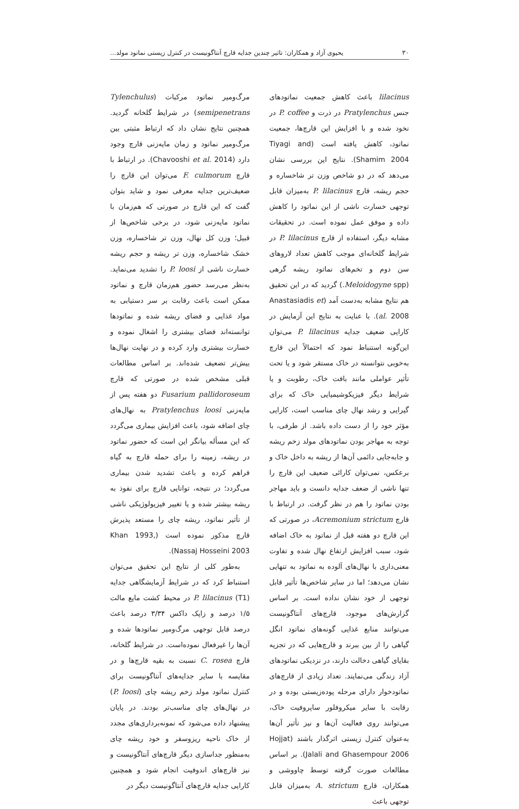۳۰ یحیوی آزاد و همکاران: تاثیر چندین جدایه قارچ آنتاگونیست در کنترل زیستی نماتود مولد...
lilacinus باعث کاهش جمعیت نماتودهای جنس Pratylenchus در ذرت و P. coffee در نخود شده و با افزایش این قارچ‌ها، جمعیت نماتود، کاهش یافته است (Tiyagi and Shamim 2004). نتایج این بررسی نشان می‌دهد که در دو شاخص وزن تر شاخساره و حجم ریشه، قارچ P. lilacinus به‌میزان قابل توجهی خسارت ناشی از این نماتود را کاهش داده و موفق عمل نموده است. در تحقیقات مشابه دیگر، استفاده از قارچ P. lilacinus در شرایط گلخانه‌ای موجب کاهش تعداد لاروهای سن دوم و تخم‌های نماتود ریشه گرهی (Meloidogyne spp.) گردید که در این تحقیق هم نتایج مشابه به‌دست آمد (Anastasiadis et al. 2008). با عنایت به نتایج این آزمایش در کارایی ضعیف جدایه P. lilacinus می‌توان این‌گونه استنباط نمود که احتمالاً این قارچ به‌خوبی نتوانسته در خاک مستقر شود و یا تحت تأثیر عواملی مانند بافت خاک، رطوبت و یا شرایط دیگر فیزیکوشیمیایی خاک که برای گیرایی و رشد نهال چای مناسب است، کارایی مؤثر خود را از دست داده باشد. از طرفی، با توجه به مهاجر بودن نماتودهای مولد زخم ریشه و جابه‌جایی دائمی آن‌ها از ریشه به داخل خاک و برعکس، نمی‌توان کارائی ضعیف این قارچ را تنها ناشی از ضعف جدایه دانست و باید مهاجر بودن نماتود را هم در نظر گرفت. در ارتباط با قارچ Acremonium strictum، در صورتی که این قارچ دو هفته قبل از نماتود به خاک اضافه شود، سبب افزایش ارتفاع نهال شده و تفاوت معنی‌داری با نهال‌های آلوده به نماتود به تنهایی نشان می‌دهد؛ اما در سایر شاخص‌ها تأثیر قابل توجهی از خود نشان نداده است. بر اساس گزارش‌های موجود، قارچ‌های آنتاگونیست می‌توانند منابع غذایی گونه‌های نماتود انگل گیاهی را از بین ببرند و قارچ‌هایی که در تجزیه بقایای گیاهی دخالت دارند، در نزدیکی نماتودهای آزاد زندگی می‌نمایند. تعداد زیادی از قارچ‌های نماتودخوار دارای مرحله پوده‌زیستی بوده و در رقابت با سایر میکروفلور ساپروفیت خاک، می‌توانند روی فعالیت آن‌ها و نیز تأثیر آن‌ها به‌عنوان کنترل زیستی اثرگذار باشند (Hojjat Jalali and Ghasempour 2006). بر اساس مطالعات صورت گرفته توسط چاووشی و همکاران، قارچ A. strictum به‌میزان قابل توجهی باعث
مرگ‌ومیر نماتود مرکبات (Tylenchulus semipenetrans) در شرایط گلخانه گردید. همچنین نتایج نشان داد که ارتباط مثبتی بین مرگ‌ومیر نماتود و زمان مایه‌زنی قارچ وجود دارد (Chavooshi et al. 2014). در ارتباط با قارچ F. culmorum می‌توان این قارچ را ضعیف‌ترین جدایه معرفی نمود و شاید بتوان گفت که این قارچ در صورتی که هم‌زمان با نماتود مایه‌زنی شود، در برخی شاخص‌ها از قبیل؛ وزن کل نهال، وزن تر شاخساره، وزن خشک شاخساره، وزن تر ریشه و حجم ریشه خسارت ناشی از P. loosi را تشدید می‌نماید. به‌نظر می‌رسد حضور هم‌زمان قارچ و نماتود ممکن است باعث رقابت بر سر دستیابی به مواد غذایی و فضای ریشه شده و نماتودها توانسته‌اند فضای بیشتری را اشغال نموده و خسارت بیشتری وارد کرده و در نهایت نهال‌ها بیش‌تر تضعیف شده‌اند. بر اساس مطالعات قبلی مشخص شده در صورتی که قارچ Fusarium pallidoroseum دو هفته پس از مایه‌زنی Pratylenchus loosi به نهال‌های چای اضافه شود، باعث افزایش بیماری می‌گردد که این مسأله بیانگر این است که حضور نماتود در ریشه، زمینه را برای حمله قارچ به گیاه فراهم کرده و باعث تشدید شدن بیماری می‌گردد؛ در نتیجه، توانایی قارچ برای نفوذ به ریشه بیشتر شده و یا تغییر فیزیولوژیکی ناشی از تأثیر نماتود، ریشه چای را مستعد پذیرش قارچ مذکور نموده است (Khan 1993, Nassaj Hosseini 2003).
به‌طور کلی از نتایج این تحقیق می‌توان استنباط کرد که در شرایط آزمایشگاهی جدایه P. lilacinus (T1) در محیط کشت مایع مالت ۱/۵ درصد و زاپک داکس ۳/۳۴ درصد باعث درصد قابل توجهی مرگ‌ومیر نماتودها شده و آن‌ها را غیرفعال نموده‌است. در شرایط گلخانه، قارچ C. rosea نسبت به بقیه قارچ‌ها و در مقایسه با سایر جدایه‌های آنتاگونیست برای کنترل نماتود مولد زخم ریشه چای (P. loosi) در نهال‌های چای مناسب‌تر بودند. در پایان پیشنهاد داده می‌شود که نمونه‌برداری‌های مجدد از خاک ناحیه ریزوسفر و خود ریشه چای به‌منظور جداسازی دیگر قارچ‌های آنتاگونیست و نیز قارچ‌های اندوفیت انجام شود و همچنین کارایی جدایه قارچ‌های آنتاگونیست دیگر در